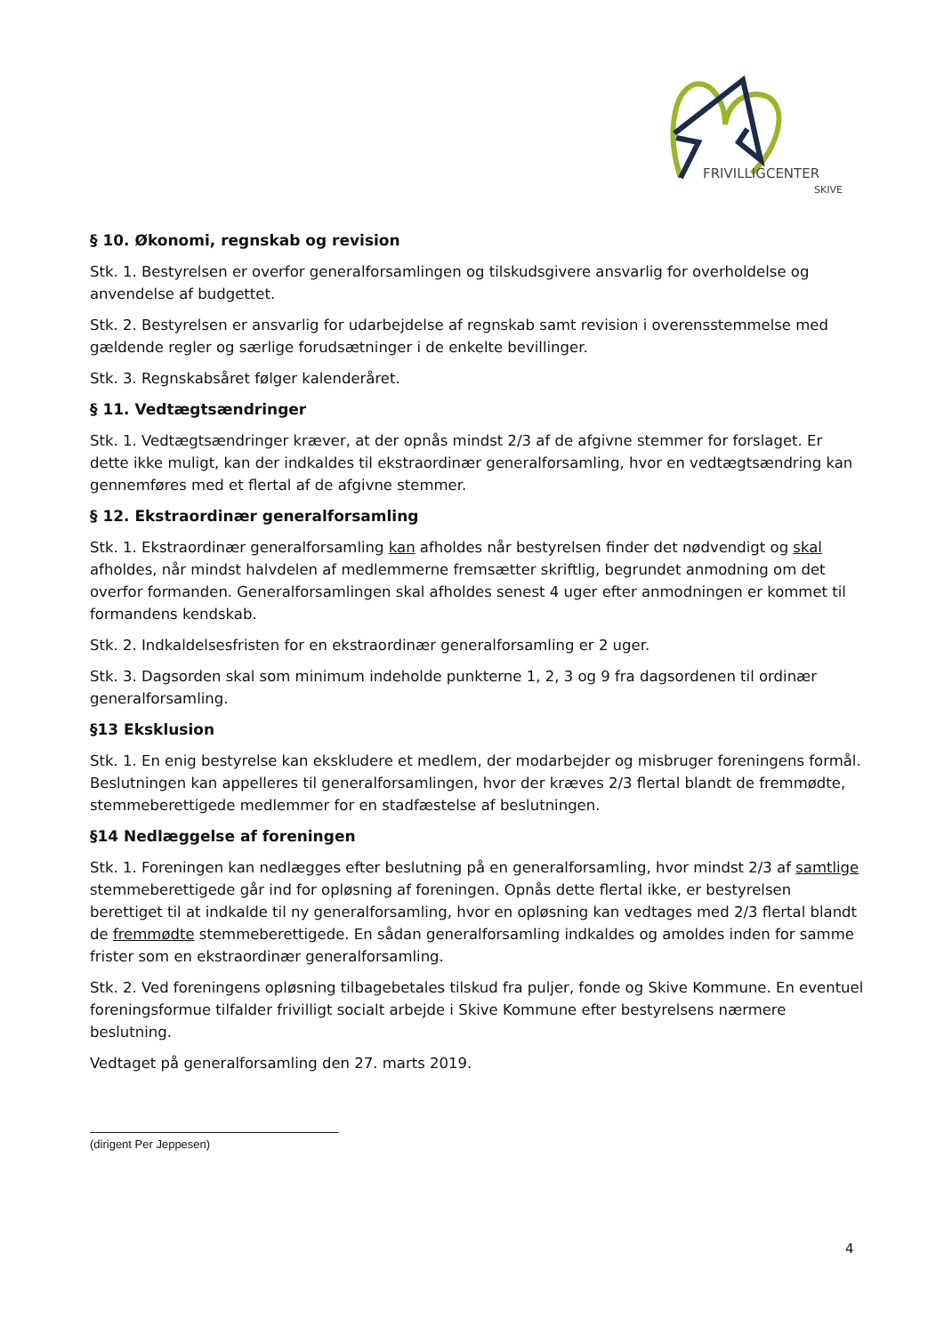FRIVILLIGCENTER
SKIVE
§ 10. Økonomi, regnskab og revision
Stk. 1. Bestyrelsen er overfor generalforsamlingen og tilskudsgivere ansvarlig for overholdelse og anvendelse af budgettet.
Stk. 2. Bestyrelsen er ansvarlig for udarbejdelse af regnskab samt revision i overensstemmelse med gældende regler og særlige forudsætninger i de enkelte bevillinger.
Stk. 3. Regnskabsåret følger kalenderåret.
§ 11. Vedtægtsændringer
Stk. 1. Vedtægtsændringer kræver, at der opnås mindst 2/3 af de afgivne stemmer for forslaget. Er dette ikke muligt, kan der indkaldes til ekstraordinær generalforsamling, hvor en vedtægtsændring kan gennemføres med et flertal af de afgivne stemmer.
§ 12. Ekstraordinær generalforsamling
Stk. 1. Ekstraordinær generalforsamling kan afholdes når bestyrelsen finder det nødvendigt og skal afholdes, når mindst halvdelen af medlemmerne fremsætter skriftlig, begrundet anmodning om det overfor formanden. Generalforsamlingen skal afholdes senest 4 uger efter anmodningen er kommet til formandens kendskab.
Stk. 2. Indkaldelsesfristen for en ekstraordinær generalforsamling er 2 uger.
Stk. 3. Dagsorden skal som minimum indeholde punkterne 1, 2, 3 og 9 fra dagsordenen til ordinær generalforsamling.
§13 Eksklusion
Stk. 1. En enig bestyrelse kan ekskludere et medlem, der modarbejder og misbruger foreningens formål. Beslutningen kan appelleres til generalforsamlingen, hvor der kræves 2/3 flertal blandt de fremmødte, stemmeberettigede medlemmer for en stadfæstelse af beslutningen.
§14 Nedlæggelse af foreningen
Stk. 1. Foreningen kan nedlægges efter beslutning på en generalforsamling, hvor mindst 2/3 af samtlige stemmeberettigede går ind for opløsning af foreningen. Opnås dette flertal ikke, er bestyrelsen berettiget til at indkalde til ny generalforsamling, hvor en opløsning kan vedtages med 2/3 flertal blandt de fremmødte stemmeberettigede. En sådan generalforsamling indkaldes og amoldes inden for samme frister som en ekstraordinær generalforsamling.
Stk. 2. Ved foreningens opløsning tilbagebetales tilskud fra puljer, fonde og Skive Kommune. En eventuel foreningsformue tilfalder frivilligt socialt arbejde i Skive Kommune efter bestyrelsens nærmere beslutning.
Vedtaget på generalforsamling den 27. marts 2019.
(dirigent Per Jeppesen)
4